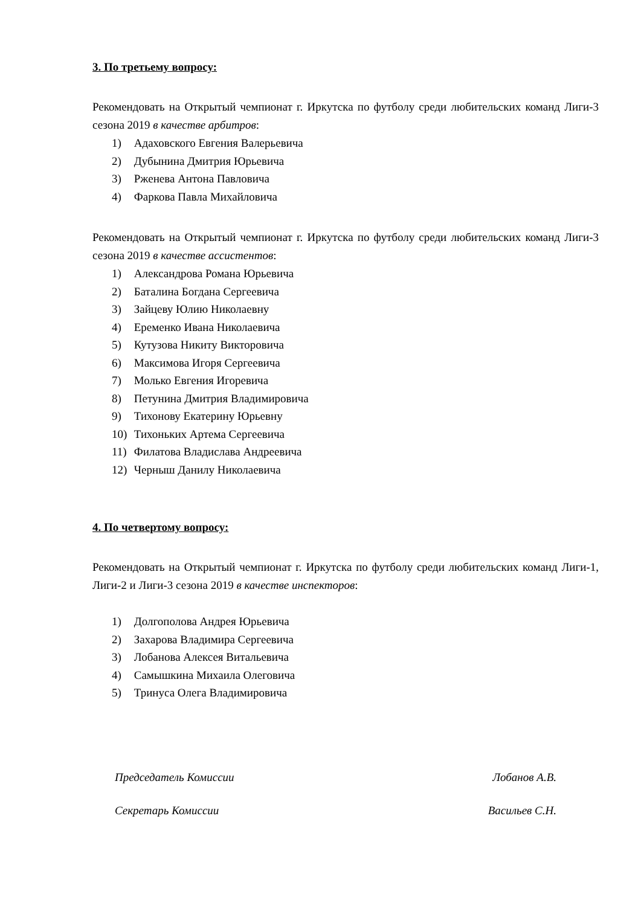3. По третьему вопросу:
Рекомендовать на Открытый чемпионат г. Иркутска по футболу среди любительских команд Лиги-3 сезона 2019 в качестве арбитров:
1) Адаховского Евгения Валерьевича
2) Дубынина Дмитрия Юрьевича
3) Рженева Антона Павловича
4) Фаркова Павла Михайловича
Рекомендовать на Открытый чемпионат г. Иркутска по футболу среди любительских команд Лиги-3 сезона 2019 в качестве ассистентов:
1) Александрова Романа Юрьевича
2) Баталина Богдана Сергеевича
3) Зайцеву Юлию Николаевну
4) Еременко Ивана Николаевича
5) Кутузова Никиту Викторовича
6) Максимова Игоря Сергеевича
7) Молько Евгения Игоревича
8) Петунина Дмитрия Владимировича
9) Тихонову Екатерину Юрьевну
10) Тихоньких Артема Сергеевича
11) Филатова Владислава Андреевича
12) Черныш Данилу Николаевича
4. По четвертому вопросу:
Рекомендовать на Открытый чемпионат г. Иркутска по футболу среди любительских команд Лиги-1, Лиги-2 и Лиги-3 сезона 2019 в качестве инспекторов:
1) Долгополова Андрея Юрьевича
2) Захарова Владимира Сергеевича
3) Лобанова Алексея Витальевича
4) Самышкина Михаила Олеговича
5) Тринуса Олега Владимировича
Председатель Комиссии Лобанов А.В.
Секретарь Комиссии Васильев С.Н.